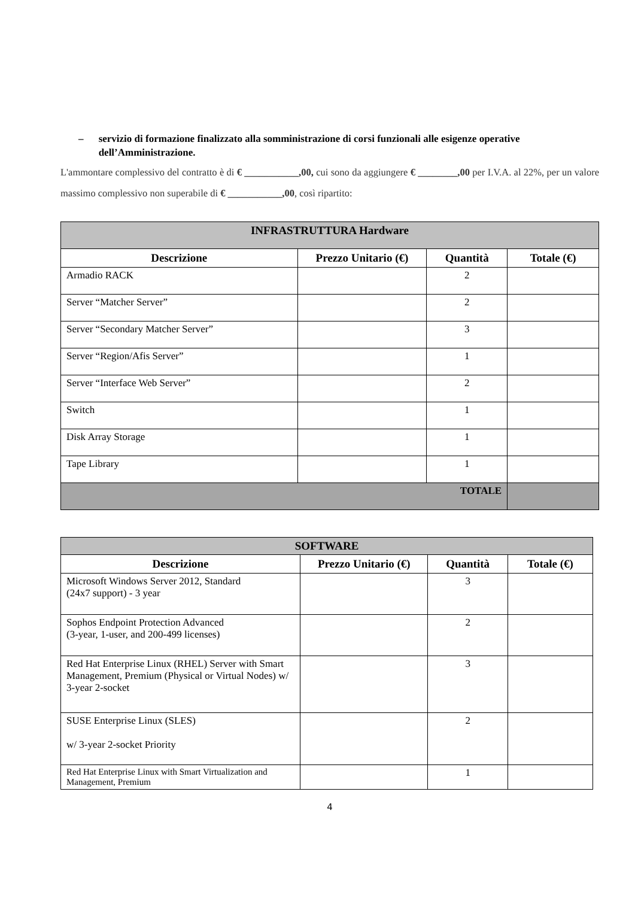– servizio di formazione finalizzato alla somministrazione di corsi funzionali alle esigenze operative dell’Amministrazione.
L'ammontare complessivo del contratto è di € ___________,00, cui sono da aggiungere € ________,00 per I.V.A. al 22%, per un valore massimo complessivo non superabile di € ___________,00, così ripartito:
| INFRASTRUTTURA Hardware | | | |
| Descrizione | Prezzo Unitario (€) | Quantità | Totale (€) |
| Armadio RACK | | 2 | |
| Server “Matcher Server” | | 2 | |
| Server “Secondary Matcher Server” | | 3 | |
| Server “Region/Afis Server” | | 1 | |
| Server “Interface Web Server” | | 2 | |
| Switch | | 1 | |
| Disk Array Storage | | 1 | |
| Tape Library | | 1 | |
| TOTALE | | | |
| SOFTWARE | | | |
| Descrizione | Prezzo Unitario (€) | Quantità | Totale (€) |
| Microsoft Windows Server 2012, Standard (24x7 support) - 3 year | | 3 | |
| Sophos Endpoint Protection Advanced (3-year, 1-user, and 200-499 licenses) | | 2 | |
| Red Hat Enterprise Linux (RHEL) Server with Smart Management, Premium (Physical or Virtual Nodes) w/ 3-year 2-socket | | 3 | |
| SUSE Enterprise Linux (SLES) w/ 3-year 2-socket Priority | | 2 | |
| Red Hat Enterprise Linux with Smart Virtualization and Management, Premium | | 1 | |
4